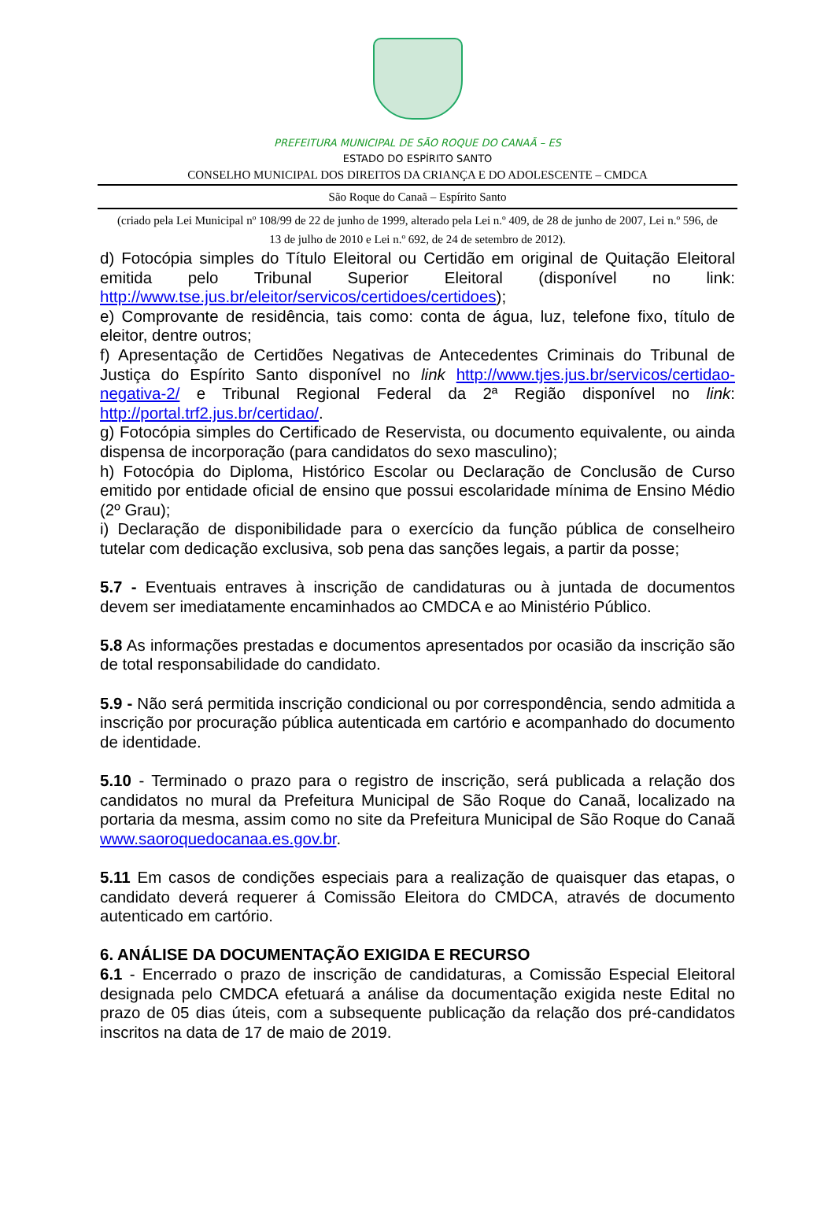PREFEITURA MUNICIPAL DE SÃO ROQUE DO CANAÃ – ES
ESTADO DO ESPÍRITO SANTO
CONSELHO MUNICIPAL DOS DIREITOS DA CRIANÇA E DO ADOLESCENTE – CMDCA
São Roque do Canaã – Espírito Santo
(criado pela Lei Municipal nº 108/99 de 22 de junho de 1999, alterado pela Lei n.º 409, de 28 de junho de 2007, Lei n.º 596, de 13 de julho de 2010 e Lei n.º 692, de 24 de setembro de 2012).
d) Fotocópia simples do Título Eleitoral ou Certidão em original de Quitação Eleitoral emitida pelo Tribunal Superior Eleitoral (disponível no link: http://www.tse.jus.br/eleitor/servicos/certidoes/certidoes);
e) Comprovante de residência, tais como: conta de água, luz, telefone fixo, título de eleitor, dentre outros;
f) Apresentação de Certidões Negativas de Antecedentes Criminais do Tribunal de Justiça do Espírito Santo disponível no link http://www.tjes.jus.br/servicos/certidao-negativa-2/ e Tribunal Regional Federal da 2ª Região disponível no link: http://portal.trf2.jus.br/certidao/.
g) Fotocópia simples do Certificado de Reservista, ou documento equivalente, ou ainda dispensa de incorporação (para candidatos do sexo masculino);
h) Fotocópia do Diploma, Histórico Escolar ou Declaração de Conclusão de Curso emitido por entidade oficial de ensino que possui escolaridade mínima de Ensino Médio (2º Grau);
i) Declaração de disponibilidade para o exercício da função pública de conselheiro tutelar com dedicação exclusiva, sob pena das sanções legais, a partir da posse;
5.7 - Eventuais entraves à inscrição de candidaturas ou à juntada de documentos devem ser imediatamente encaminhados ao CMDCA e ao Ministério Público.
5.8 As informações prestadas e documentos apresentados por ocasião da inscrição são de total responsabilidade do candidato.
5.9 - Não será permitida inscrição condicional ou por correspondência, sendo admitida a inscrição por procuração pública autenticada em cartório e acompanhado do documento de identidade.
5.10 - Terminado o prazo para o registro de inscrição, será publicada a relação dos candidatos no mural da Prefeitura Municipal de São Roque do Canaã, localizado na portaria da mesma, assim como no site da Prefeitura Municipal de São Roque do Canaã www.saoroquedocanaa.es.gov.br.
5.11 Em casos de condições especiais para a realização de quaisquer das etapas, o candidato deverá requerer á Comissão Eleitora do CMDCA, através de documento autenticado em cartório.
6. ANÁLISE DA DOCUMENTAÇÃO EXIGIDA E RECURSO
6.1 - Encerrado o prazo de inscrição de candidaturas, a Comissão Especial Eleitoral designada pelo CMDCA efetuará a análise da documentação exigida neste Edital no prazo de 05 dias úteis, com a subsequente publicação da relação dos pré-candidatos inscritos na data de 17 de maio de 2019.